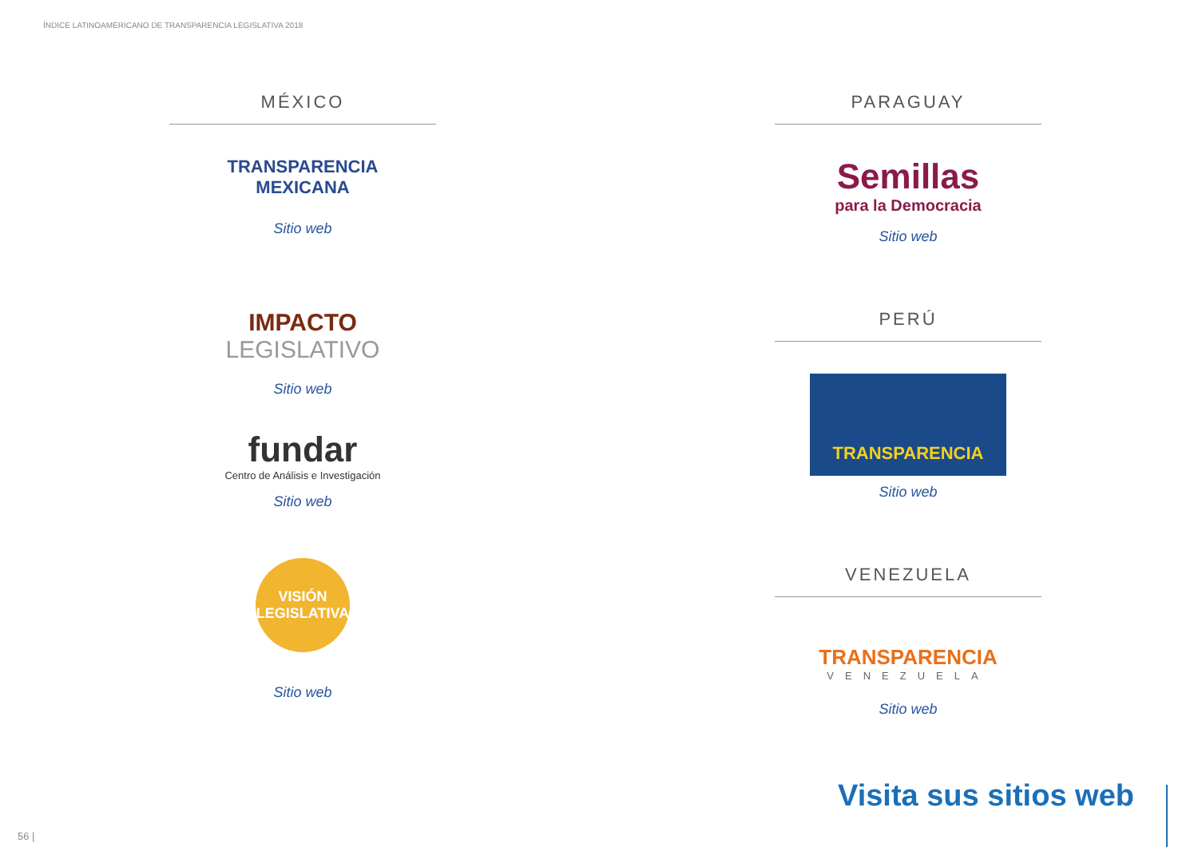ÍNDICE LATINOAMERICANO DE TRANSPARENCIA LEGISLATIVA 2018
MÉXICO
TRANSPARENCIA
MEXICANA
Sitio web
IMPACTO
LEGISLATIVO
Sitio web
fundar
Centro de Análisis e Investigación
Sitio web
VISIÓN
LEGISLATIVA
Sitio web
PARAGUAY
Semillas
para la Democracia
Sitio web
PERÚ
TRANSPARENCIA
Sitio web
VENEZUELA
TRANSPARENCIA
VENEZUELA
Sitio web
Visita sus sitios web
56 |